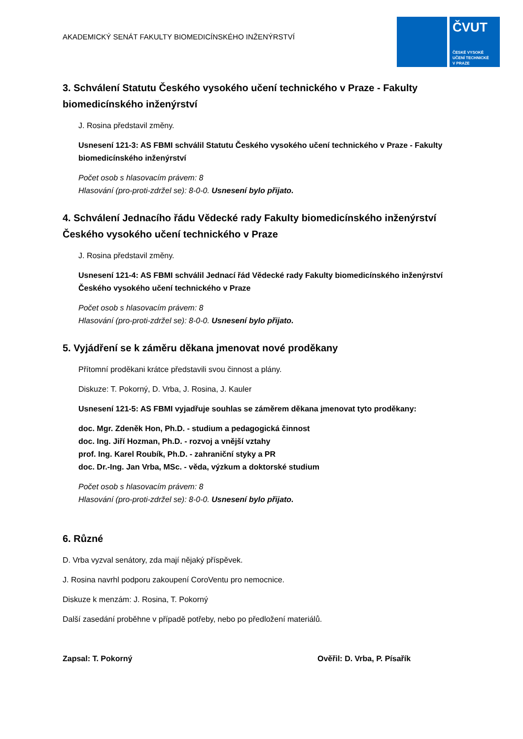AKADEMICKÝ SENÁT FAKULTY BIOMEDICÍNSKÉHO INŽENÝRSTVÍ
ČVUT
ČESKÉ VYSOKÉ
UČENÍ TECHNICKÉ
V PRAZE
3. Schválení Statutu Českého vysokého učení technického v Praze - Fakulty biomedicínského inženýrství
J. Rosina představil změny.
Usnesení 121-3: AS FBMI schválil Statutu Českého vysokého učení technického v Praze - Fakulty biomedicínského inženýrství
Počet osob s hlasovacím právem: 8
Hlasování (pro-proti-zdržel se): 8-0-0. Usnesení bylo přijato.
4. Schválení Jednacího řádu Vědecké rady Fakulty biomedicínského inženýrství Českého vysokého učení technického v Praze
J. Rosina představil změny.
Usnesení 121-4: AS FBMI schválil Jednací řád Vědecké rady Fakulty biomedicínského inženýrství Českého vysokého učení technického v Praze
Počet osob s hlasovacím právem: 8
Hlasování (pro-proti-zdržel se): 8-0-0. Usnesení bylo přijato.
5. Vyjádření se k záměru děkana jmenovat nové proděkany
Přítomní proděkani krátce představili svou činnost a plány.
Diskuze: T. Pokorný, D. Vrba, J. Rosina, J. Kauler
Usnesení 121-5: AS FBMI vyjadřuje souhlas se záměrem děkana jmenovat tyto proděkany:
doc. Mgr. Zdeněk Hon, Ph.D. - studium a pedagogická činnost
doc. Ing. Jiří Hozman, Ph.D. - rozvoj a vnější vztahy
prof. Ing. Karel Roubík, Ph.D. - zahraniční styky a PR
doc. Dr.-Ing. Jan Vrba, MSc. - věda, výzkum a doktorské studium
Počet osob s hlasovacím právem: 8
Hlasování (pro-proti-zdržel se): 8-0-0. Usnesení bylo přijato.
6. Různé
D. Vrba vyzval senátory, zda mají nějaký příspěvek.
J. Rosina navrhl podporu zakoupení CoroVentu pro nemocnice.
Diskuze k menzám: J. Rosina, T. Pokorný
Další zasedání proběhne v případě potřeby, nebo po předložení materiálů.
Zapsal: T. Pokorný Ověřil: D. Vrba, P. Písařík